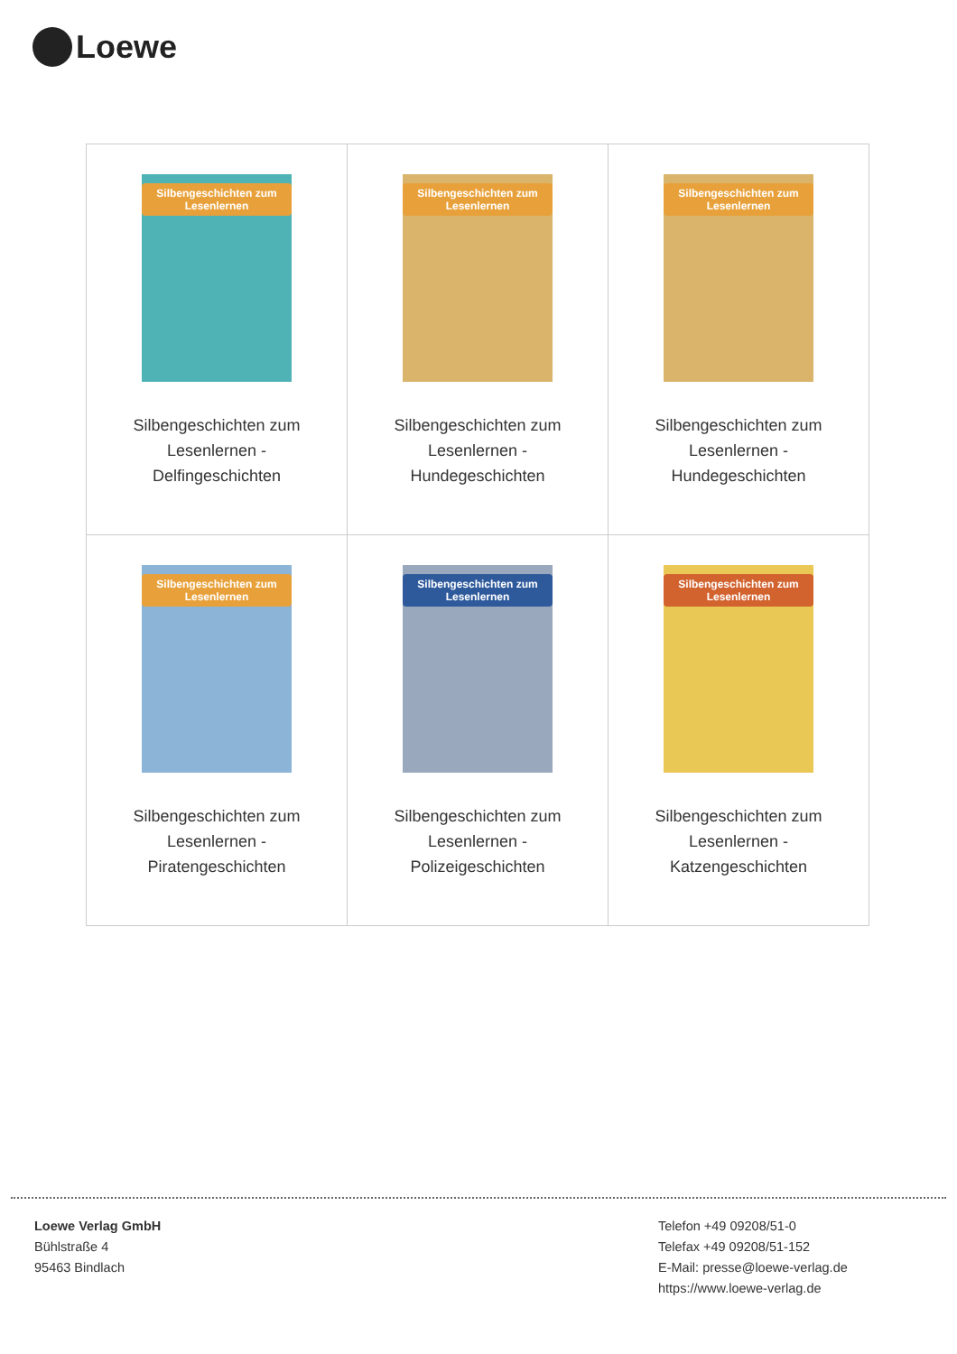Loewe
| Silbengeschichten zum Lesenlernen Silbengeschichten zum Lesenlernen - Delfingeschichten | Silbengeschichten zum Lesenlernen Silbengeschichten zum Lesenlernen - Hundegeschichten | Silbengeschichten zum Lesenlernen Silbengeschichten zum Lesenlernen - Hundegeschichten |
| Silbengeschichten zum Lesenlernen Silbengeschichten zum Lesenlernen - Piratengeschichten | Silbengeschichten zum Lesenlernen Silbengeschichten zum Lesenlernen - Polizeigeschichten | Silbengeschichten zum Lesenlernen Silbengeschichten zum Lesenlernen - Katzengeschichten |
Loewe Verlag GmbH
Bühlstraße 4
95463 Bindlach
Telefon +49 09208/51-0
Telefax +49 09208/51-152
E-Mail: presse@loewe-verlag.de
https://www.loewe-verlag.de